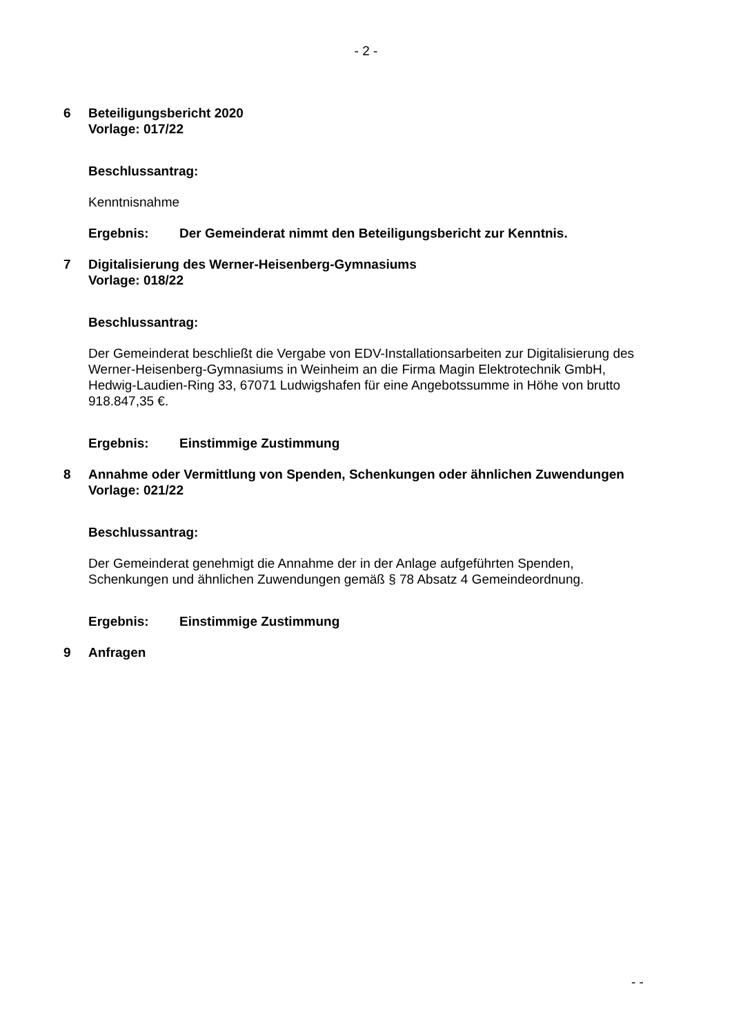- 2 -
6 Beteiligungsbericht 2020
Vorlage: 017/22
Beschlussantrag:
Kenntnisnahme
Ergebnis: Der Gemeinderat nimmt den Beteiligungsbericht zur Kenntnis.
7 Digitalisierung des Werner-Heisenberg-Gymnasiums
Vorlage: 018/22
Beschlussantrag:
Der Gemeinderat beschließt die Vergabe von EDV-Installationsarbeiten zur Digitalisierung des Werner-Heisenberg-Gymnasiums in Weinheim an die Firma Magin Elektrotechnik GmbH, Hedwig-Laudien-Ring 33, 67071 Ludwigshafen für eine Angebotssumme in Höhe von brutto 918.847,35 €.
Ergebnis: Einstimmige Zustimmung
8 Annahme oder Vermittlung von Spenden, Schenkungen oder ähnlichen Zuwendungen
Vorlage: 021/22
Beschlussantrag:
Der Gemeinderat genehmigt die Annahme der in der Anlage aufgeführten Spenden, Schenkungen und ähnlichen Zuwendungen gemäß § 78 Absatz 4 Gemeindeordnung.
Ergebnis: Einstimmige Zustimmung
9 Anfragen
- -